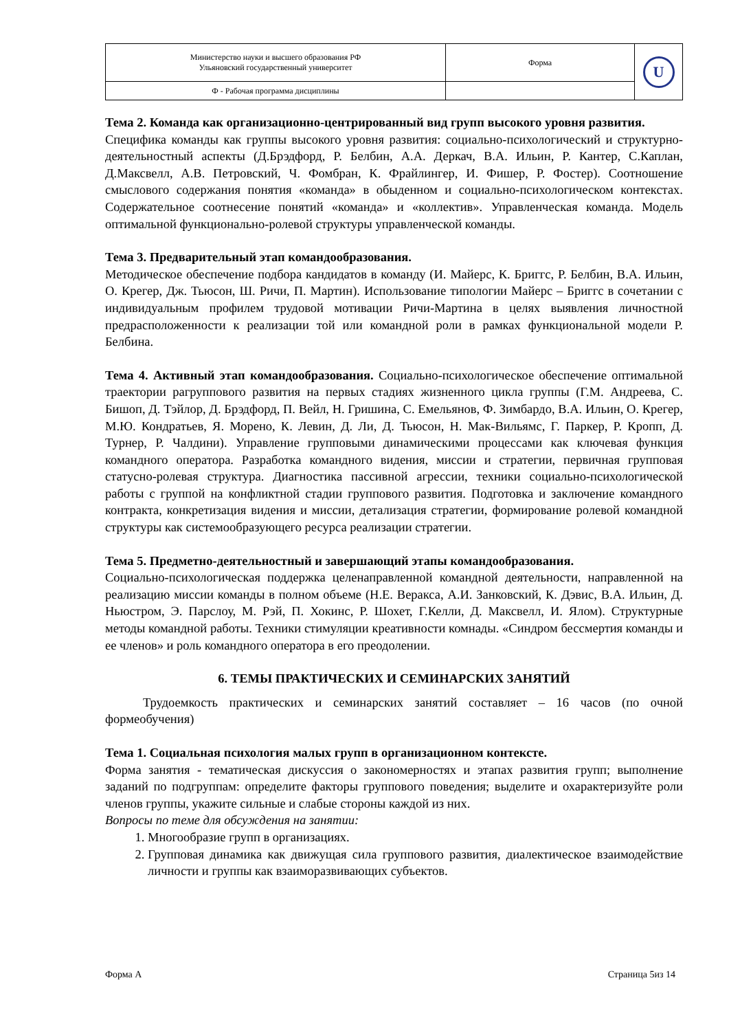| Министерство науки и высшего образования РФ Ульяновский государственный университет | Форма | U |
| Ф - Рабочая программа дисциплины | | |
Тема 2. Команда как организационно-центрированный вид групп высокого уровня развития.
Специфика команды как группы высокого уровня развития: социально-психологический и структурно-деятельностный аспекты (Д.Брэдфорд, Р. Белбин, А.А. Деркач, В.А. Ильин, Р. Кантер, С.Каплан, Д.Максвелл, А.В. Петровский, Ч. Фомбран, К. Фрайлингер, И. Фишер, Р. Фостер). Соотношение смыслового содержания понятия «команда» в обыденном и социально-психологическом контекстах. Содержательное соотнесение понятий «команда» и «коллектив». Управленческая команда. Модель оптимальной функционально-ролевой структуры управленческой команды.
Тема 3. Предварительный этап командообразования.
Методическое обеспечение подбора кандидатов в команду (И. Майерс, К. Бриггс, Р. Белбин, В.А. Ильин, О. Крегер, Дж. Тьюсон, Ш. Ричи, П. Мартин). Использование типологии Майерс – Бриггс в сочетании с индивидуальным профилем трудовой мотивации Ричи-Мартина в целях выявления личностной предрасположенности к реализации той или командной роли в рамках функциональной модели Р. Белбина.
Тема 4. Активный этап командообразования. Социально-психологическое обеспечение оптимальной траектории рагруппового развития на первых стадиях жизненного цикла группы (Г.М. Андреева, С. Бишоп, Д. Тэйлор, Д. Брэдфорд, П. Вейл, Н. Гришина, С. Емельянов, Ф. Зимбардо, В.А. Ильин, О. Крегер, М.Ю. Кондратьев, Я. Морено, К. Левин, Д. Ли, Д. Тьюсон, Н. Мак-Вильямс, Г. Паркер, Р. Кропп, Д. Турнер, Р. Чалдини). Управление групповыми динамическими процессами как ключевая функция командного оператора. Разработка командного видения, миссии и стратегии, первичная групповая статусно-ролевая структура. Диагностика пассивной агрессии, техники социально-психологической работы с группой на конфликтной стадии группового развития. Подготовка и заключение командного контракта, конкретизация видения и миссии, детализация стратегии, формирование ролевой командной структуры как системообразующего ресурса реализации стратегии.
Тема 5. Предметно-деятельностный и завершающий этапы командообразования.
Социально-психологическая поддержка целенаправленной командной деятельности, направленной на реализацию миссии команды в полном объеме (Н.Е. Веракса, А.И. Занковский, К. Дэвис, В.А. Ильин, Д. Ньюстром, Э. Парслоу, М. Рэй, П. Хокинс, Р. Шохет, Г.Келли, Д. Максвелл, И. Ялом). Структурные методы командной работы. Техники стимуляции креативности комнады. «Синдром бессмертия команды и ее членов» и роль командного оператора в его преодолении.
6. ТЕМЫ ПРАКТИЧЕСКИХ И СЕМИНАРСКИХ ЗАНЯТИЙ
Трудоемкость практических и семинарских занятий составляет – 16 часов (по очной формеобучения)
Тема 1. Социальная психология малых групп в организационном контексте.
Форма занятия - тематическая дискуссия о закономерностях и этапах развития групп; выполнение заданий по подгруппам: определите факторы группового поведения; выделите и охарактеризуйте роли членов группы, укажите сильные и слабые стороны каждой из них.
Вопросы по теме для обсуждения на занятии:
1. Многообразие групп в организациях.
2. Групповая динамика как движущая сила группового развития, диалектическое взаимодействие личности и группы как взаиморазвивающих субъектов.
Форма А Страница 5из 14